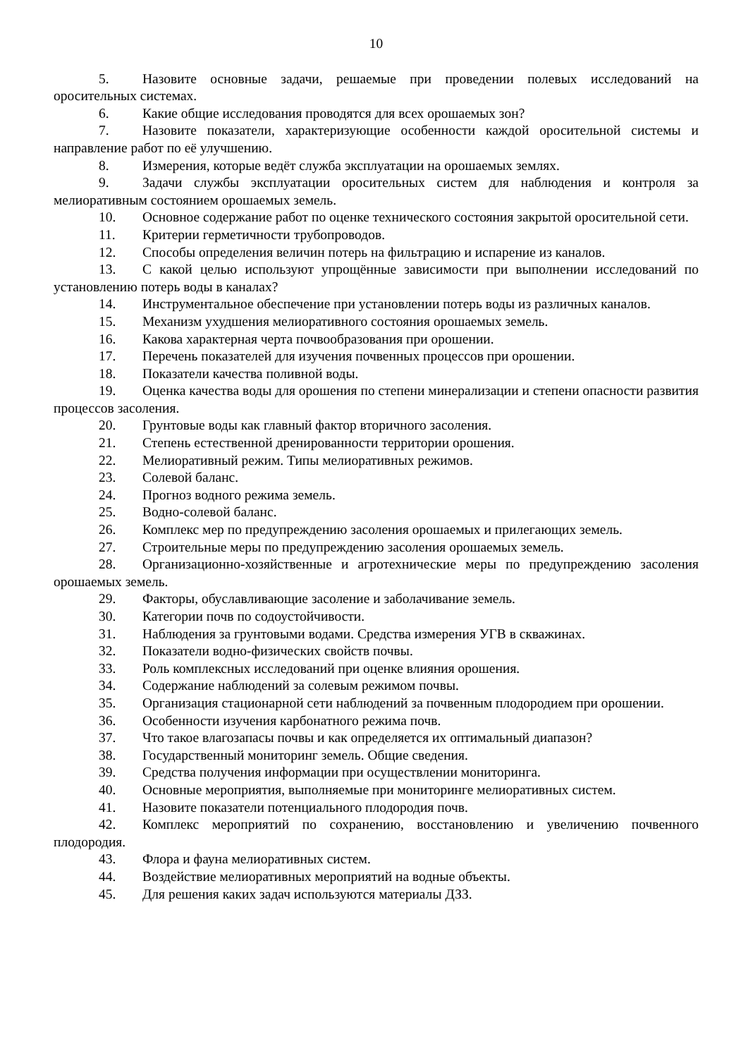10
5. Назовите основные задачи, решаемые при проведении полевых исследований на оросительных системах.
6. Какие общие исследования проводятся для всех орошаемых зон?
7. Назовите показатели, характеризующие особенности каждой оросительной системы и направление работ по её улучшению.
8. Измерения, которые ведёт служба эксплуатации на орошаемых землях.
9. Задачи службы эксплуатации оросительных систем для наблюдения и контроля за мелиоративным состоянием орошаемых земель.
10. Основное содержание работ по оценке технического состояния закрытой оросительной сети.
11. Критерии герметичности трубопроводов.
12. Способы определения величин потерь на фильтрацию и испарение из каналов.
13. С какой целью используют упрощённые зависимости при выполнении исследований по установлению потерь воды в каналах?
14. Инструментальное обеспечение при установлении потерь воды из различных каналов.
15. Механизм ухудшения мелиоративного состояния орошаемых земель.
16. Какова характерная черта почвообразования при орошении.
17. Перечень показателей для изучения почвенных процессов при орошении.
18. Показатели качества поливной воды.
19. Оценка качества воды для орошения по степени минерализации и степени опасности развития процессов засоления.
20. Грунтовые воды как главный фактор вторичного засоления.
21. Степень естественной дренированности территории орошения.
22. Мелиоративный режим. Типы мелиоративных режимов.
23. Солевой баланс.
24. Прогноз водного режима земель.
25. Водно-солевой баланс.
26. Комплекс мер по предупреждению засоления орошаемых и прилегающих земель.
27. Строительные меры по предупреждению засоления орошаемых земель.
28. Организационно-хозяйственные и агротехнические меры по предупреждению засоления орошаемых земель.
29. Факторы, обуславливающие засоление и заболачивание земель.
30. Категории почв по содоустойчивости.
31. Наблюдения за грунтовыми водами. Средства измерения УГВ в скважинах.
32. Показатели водно-физических свойств почвы.
33. Роль комплексных исследований при оценке влияния орошения.
34. Содержание наблюдений за солевым режимом почвы.
35. Организация стационарной сети наблюдений за почвенным плодородием при орошении.
36. Особенности изучения карбонатного режима почв.
37. Что такое влагозапасы почвы и как определяется их оптимальный диапазон?
38. Государственный мониторинг земель. Общие сведения.
39. Средства получения информации при осуществлении мониторинга.
40. Основные мероприятия, выполняемые при мониторинге мелиоративных систем.
41. Назовите показатели потенциального плодородия почв.
42. Комплекс мероприятий по сохранению, восстановлению и увеличению почвенного плодородия.
43. Флора и фауна мелиоративных систем.
44. Воздействие мелиоративных мероприятий на водные объекты.
45. Для решения каких задач используются материалы ДЗЗ.